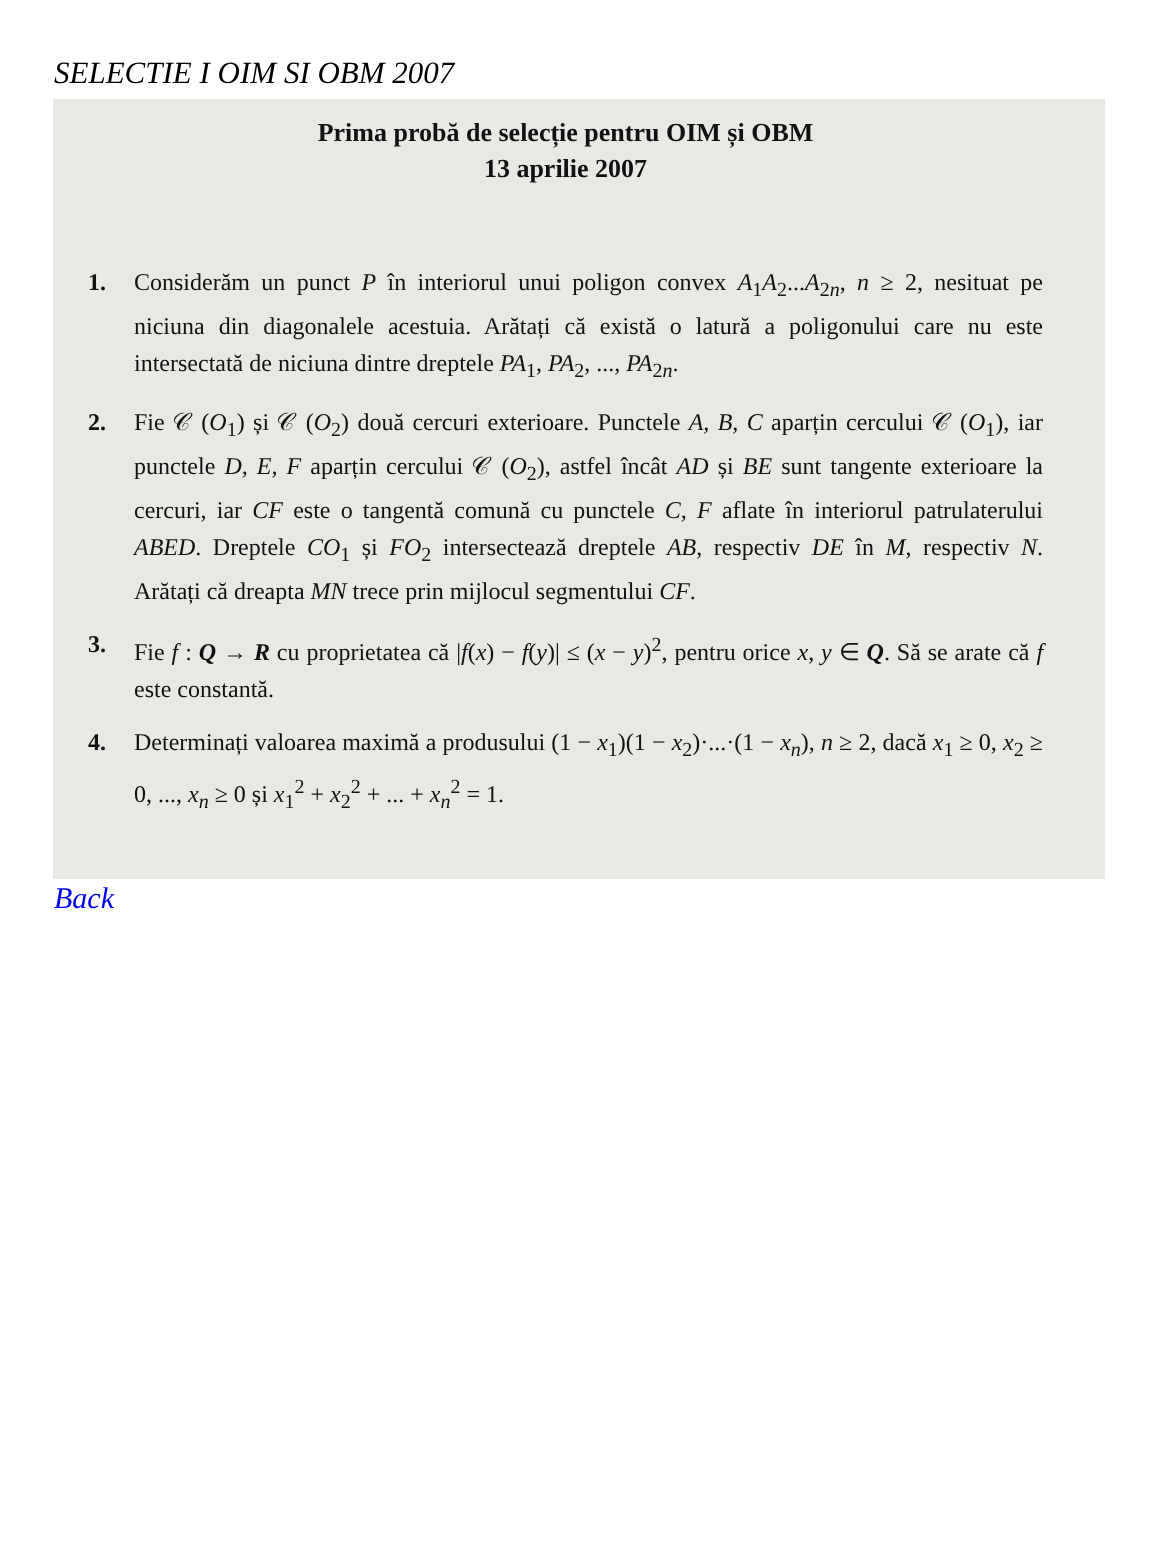SELECTIE I OIM SI OBM 2007
Prima probă de selecție pentru OIM și OBM
13 aprilie 2007
1. Considerăm un punct P în interiorul unui poligon convex A<sub>1</sub>A<sub>2</sub>...A<sub>2n</sub>, n ≥ 2, nesituat pe niciuna din diagonalele acestuia. Arătați că există o latură a poligonului care nu este intersectată de niciuna dintre dreptele PA<sub>1</sub>, PA<sub>2</sub>, ..., PA<sub>2n</sub>.
2. Fie 𝒞 (O<sub>1</sub>) și 𝒞 (O<sub>2</sub>) două cercuri exterioare. Punctele A, B, C aparțin cercului 𝒞 (O<sub>1</sub>), iar punctele D, E, F aparțin cercului 𝒞 (O<sub>2</sub>), astfel încât AD și BE sunt tangente exterioare la cercuri, iar CF este o tangentă comună cu punctele C, F aflate în interiorul patrulaterului ABED. Dreptele CO<sub>1</sub> și FO<sub>2</sub> intersectează dreptele AB, respectiv DE în M, respectiv N. Arătați că dreapta MN trece prin mijlocul segmentului CF.
3. Fie f : Q → R cu proprietatea că |f(x) − f(y)| ≤ (x − y)<sup>2</sup>, pentru orice x, y ∈ Q. Să se arate că f este constantă.
4. Determinați valoarea maximă a produsului (1 − x<sub>1</sub>)(1 − x<sub>2</sub>)·...·(1 − x<sub>n</sub>), n ≥ 2, dacă x<sub>1</sub> ≥ 0, x<sub>2</sub> ≥ 0, ..., x<sub>n</sub> ≥ 0 și x<sub>1</sub><sup>2</sup> + x<sub>2</sub><sup>2</sup> + ... + x<sub>n</sub><sup>2</sup> = 1.
Back